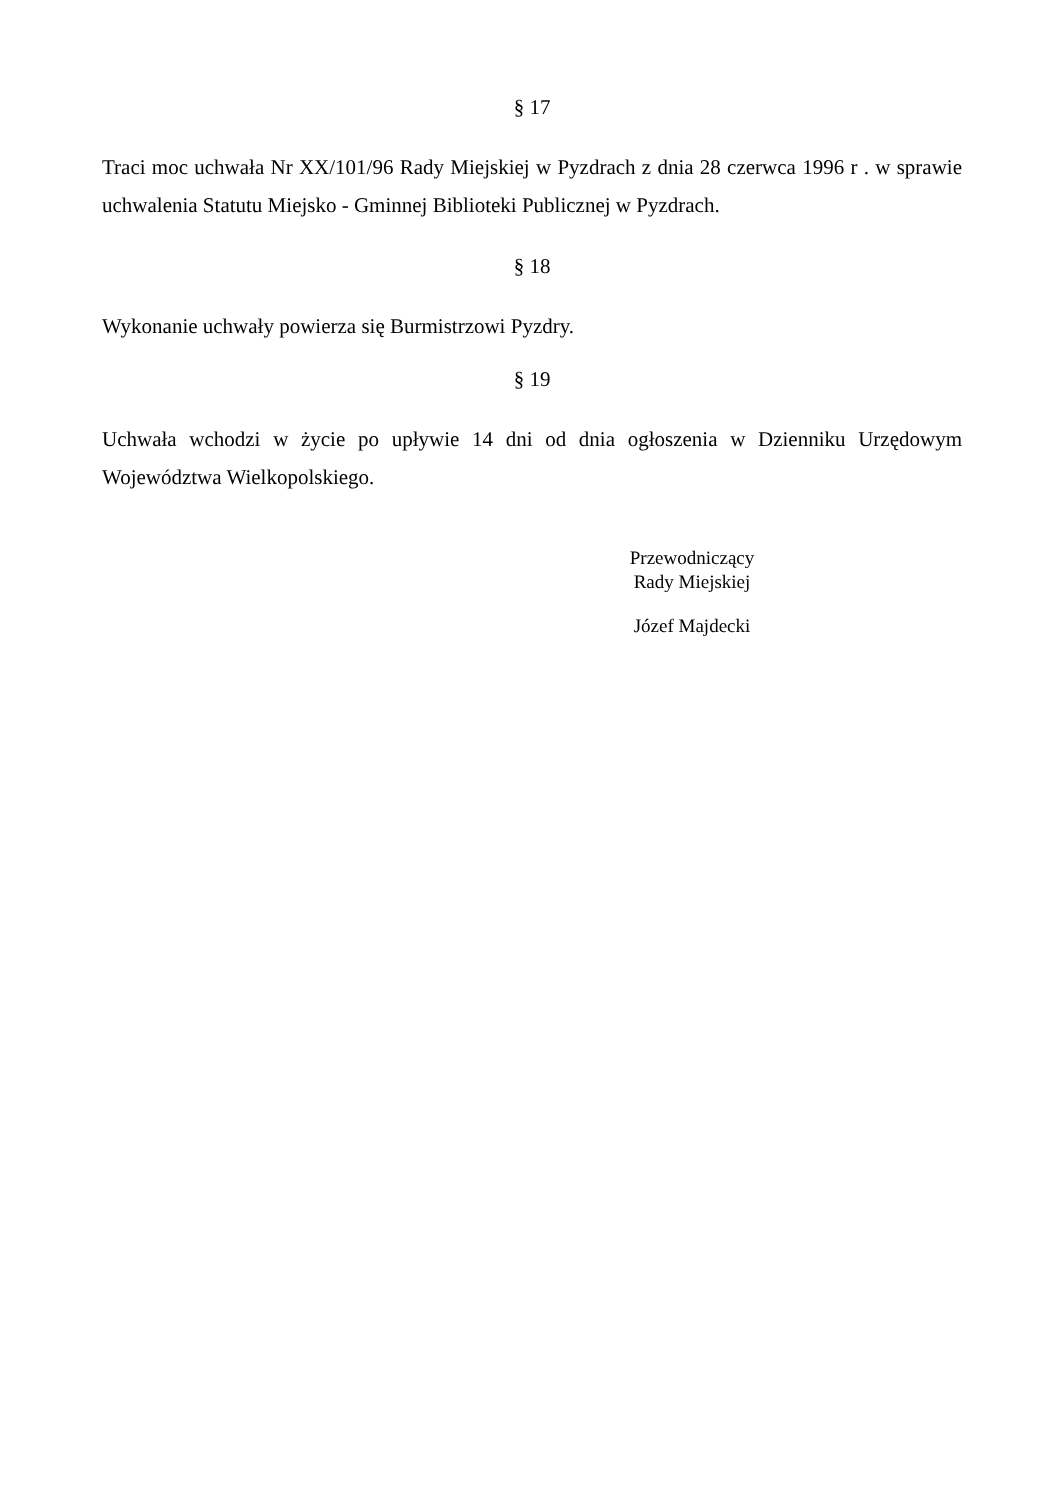§ 17
Traci moc uchwała Nr XX/101/96 Rady Miejskiej w Pyzdrach z dnia 28 czerwca 1996 r . w sprawie uchwalenia Statutu Miejsko - Gminnej Biblioteki Publicznej w Pyzdrach.
§ 18
Wykonanie uchwały powierza się Burmistrzowi Pyzdry.
§ 19
Uchwała wchodzi w życie po upływie 14 dni od dnia ogłoszenia w Dzienniku Urzędowym Województwa Wielkopolskiego.
Przewodniczący
Rady Miejskiej
Józef Majdecki